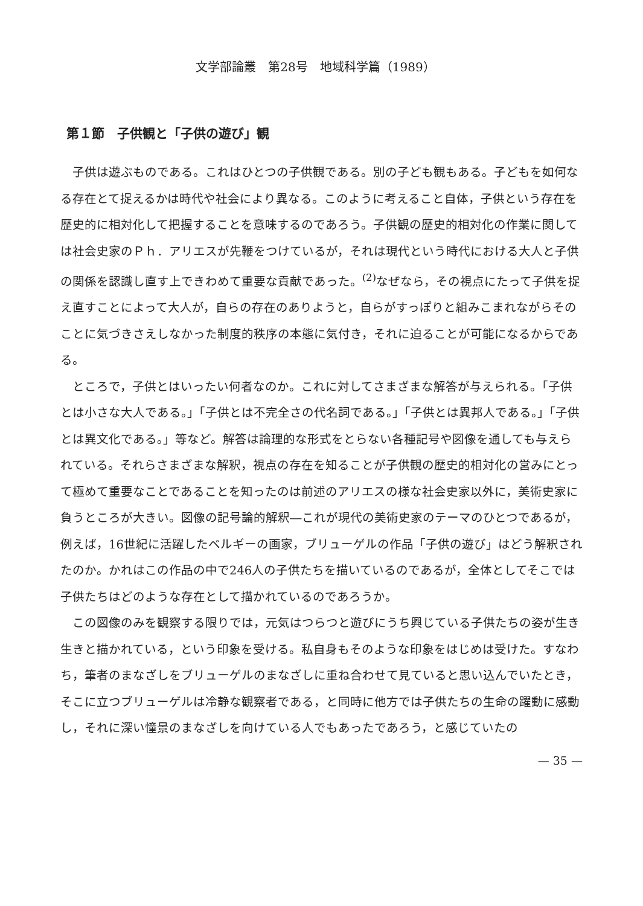文学部論叢　第28号　地域科学篇（1989）
第１節　子供観と「子供の遊び」観
　子供は遊ぶものである。これはひとつの子供観である。別の子ども観もある。子どもを如何なる存在とて捉えるかは時代や社会により異なる。このように考えること自体，子供という存在を歴史的に相対化して把握することを意味するのであろう。子供観の歴史的相対化の作業に関しては社会史家のＰｈ．アリエスが先鞭をつけているが，それは現代という時代における大人と子供の関係を認識し直す上できわめて重要な貢献であった。<sup>(2)</sup>なぜなら，その視点にたって子供を捉え直すことによって大人が，自らの存在のありようと，自らがすっぽりと組みこまれながらそのことに気づきさえしなかった制度的秩序の本態に気付き，それに迫ることが可能になるからである。
　ところで，子供とはいったい何者なのか。これに対してさまざまな解答が与えられる。「子供とは小さな大人である。」「子供とは不完全さの代名詞である。」「子供とは異邦人である。」「子供とは異文化である。」等など。解答は論理的な形式をとらない各種記号や図像を通しても与えられている。それらさまざまな解釈，視点の存在を知ることが子供観の歴史的相対化の営みにとって極めて重要なことであることを知ったのは前述のアリエスの様な社会史家以外に，美術史家に負うところが大きい。図像の記号論的解釈―これが現代の美術史家のテーマのひとつであるが，例えば，16世紀に活躍したベルギーの画家，ブリューゲルの作品「子供の遊び」はどう解釈されたのか。かれはこの作品の中で246人の子供たちを描いているのであるが，全体としてそこでは子供たちはどのような存在として描かれているのであろうか。
　この図像のみを観察する限りでは，元気はつらつと遊びにうち興じている子供たちの姿が生き生きと描かれている，という印象を受ける。私自身もそのような印象をはじめは受けた。すなわち，筆者のまなざしをブリューゲルのまなざしに重ね合わせて見ていると思い込んでいたとき，そこに立つブリューゲルは冷静な観察者である，と同時に他方では子供たちの生命の躍動に感動し，それに深い憧景のまなざしを向けている人でもあったであろう，と感じていたの
— 35 —